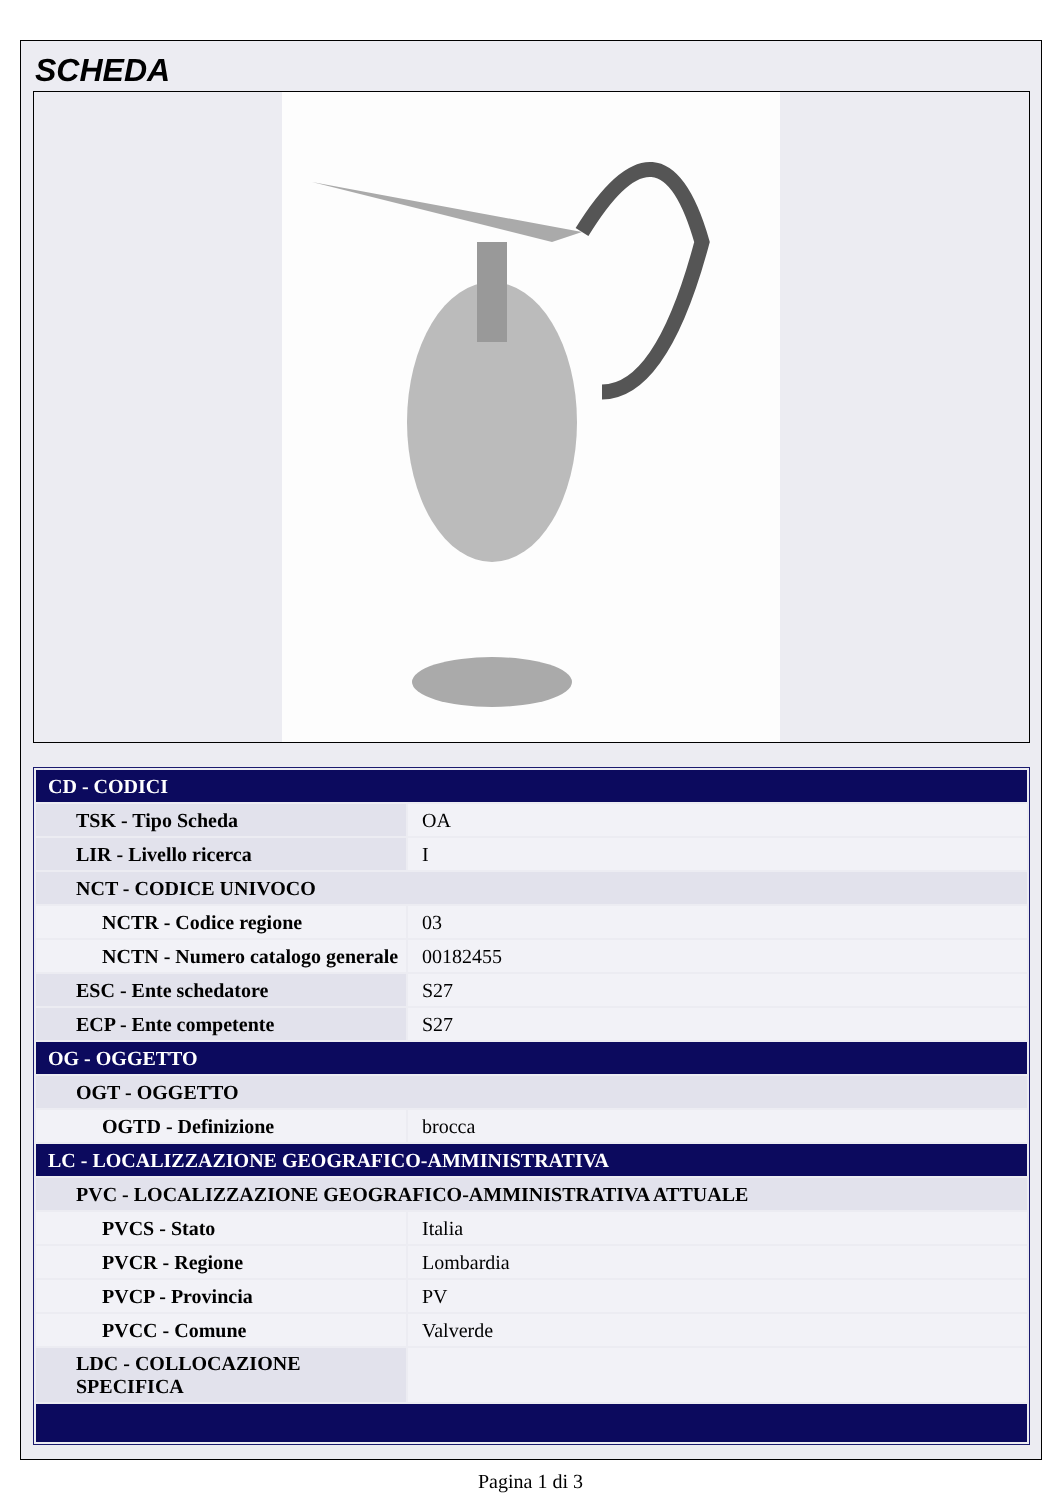SCHEDA
| CD - CODICI | |
| TSK - Tipo Scheda | OA |
| LIR - Livello ricerca | I |
| NCT - CODICE UNIVOCO | |
| NCTR - Codice regione | 03 |
| NCTN - Numero catalogo generale | 00182455 |
| ESC - Ente schedatore | S27 |
| ECP - Ente competente | S27 |
| OG - OGGETTO | |
| OGT - OGGETTO | |
| OGTD - Definizione | brocca |
| LC - LOCALIZZAZIONE GEOGRAFICO-AMMINISTRATIVA | |
| PVC - LOCALIZZAZIONE GEOGRAFICO-AMMINISTRATIVA ATTUALE | |
| PVCS - Stato | Italia |
| PVCR - Regione | Lombardia |
| PVCP - Provincia | PV |
| PVCC - Comune | Valverde |
| LDC - COLLOCAZIONE SPECIFICA | |
Pagina 1 di 3